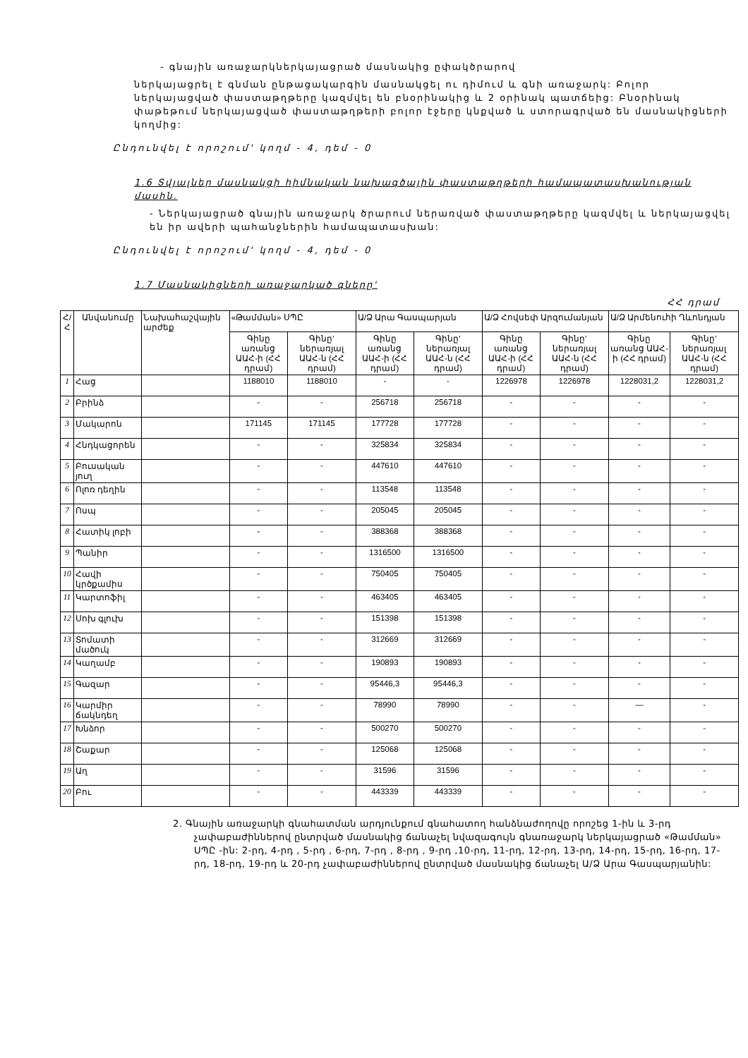- գնային առաջարկներկայացրած մասնակից ըփակծրարով
ներկայացրել է գնման ընթացակարգին մասնակցել ու դիմում և գնի առաջարկ: Բոլոր ներկայացված փաստաթղթերը կազմվել են բնօրինակից և 2 օրինակ պատճեից: Բնօրինակ փաթեթում ներկայացված փաստաթղթերի բոլոր էջերը կնքված և ստորագրված են մասնակիցների կողմից:
Ընդունվել է որոշում' կողմ - 4, դեմ - 0
1.6 Տվյալներ մասնակցի հիմնական նախագծային փաստաթղթերի համապատասխանության մասին.
- Ներկայացրած գնային առաջարկ ծրարում ներառված փաստաթղթերը կազմվել և ներկայացվել են իր ավերի պահանջներին համապատասխան:
Ընդունվել է որոշում' կողմ - 4, դեմ - 0
1.7 Մասնակիցների առաջարկած գները'
ՀՀ դրամ
| Հ/Հ | Անվանումը | Նախահաշվային արժեք | «Թամման» ՍՊԸ | | Ա/Ձ Արա Գասպարյան | | Ա/Ձ Հովսեփ Արզումանյան | | Ա/Ձ Արմենուհի Ղևոնդյան | |
| --- | --- | --- | --- | --- | --- | --- | --- | --- | --- | --- |
| | | | Գինը առանց ԱԱՀ-ի (ՀՀ դրամ) | Գինը' ներառյալ ԱԱՀ-ն (ՀՀ դրամ) | Գինը առանց ԱԱՀ-ի (ՀՀ դրամ) | Գինը' ներառյալ ԱԱՀ-ն (ՀՀ դրամ) | Գինը առանց ԱԱՀ-ի (ՀՀ դրամ) | Գինը' ներառյալ ԱԱՀ-ն (ՀՀ դրամ) | Գինը առանց ԱԱՀ-ի (ՀՀ դրամ) | Գինը' ներառյալ ԱԱՀ-ն (ՀՀ դրամ) |
| 1 | Հաց | | 1188010 | 1188010 | - | - | 1226978 | 1226978 | 1228031,2 | 1228031,2 |
| 2 | Բրինձ | | - | - | 256718 | 256718 | - | - | - | - |
| 3 | Մակարոն | | 171145 | 171145 | 177728 | 177728 | - | - | - | - |
| 4 | Հնդկացորեն | | - | - | 325834 | 325834 | - | - | - | - |
| 5 | Բուսական յուղ | | - | - | 447610 | 447610 | - | - | - | - |
| 6 | Ոլոռ դեղին | | - | - | 113548 | 113548 | - | - | - | - |
| 7 | Ոսպ | | - | - | 205045 | 205045 | - | - | - | - |
| 8 | Հատիկ լոբի | | - | - | 388368 | 388368 | - | - | - | - |
| 9 | Պանիր | | - | - | 1316500 | 1316500 | - | - | - | - |
| 10 | Հավի կրծքամիս | | - | - | 750405 | 750405 | - | - | - | - |
| 11 | Կարտոֆիլ | | - | - | 463405 | 463405 | - | - | - | - |
| 12 | Սոխ գլուխ | | - | - | 151398 | 151398 | - | - | - | - |
| 13 | Տոմատի մածուկ | | - | - | 312669 | 312669 | - | - | - | - |
| 14 | Կաղամբ | | - | - | 190893 | 190893 | - | - | - | - |
| 15 | Գազար | | - | - | 95446,3 | 95446,3 | - | - | - | - |
| 16 | Կարմիր ճակնդեղ | | - | - | 78990 | 78990 | - | - | — | - |
| 17 | Խնձոր | | - | - | 500270 | 500270 | - | - | - | - |
| 18 | Շաքար | | - | - | 125068 | 125068 | - | - | - | - |
| 19 | Աղ | | - | - | 31596 | 31596 | - | - | - | - |
| 20 | Բու | | - | - | 443339 | 443339 | - | - | - | - |
2. Գնային առաջարկի գնահատման արդյունքում գնահատող հանձնաժողովը որոշեց 1-ին և 3-րդ չափաբաժիններով ընտրված մասնակից ճանաչել նվազագույն գնառաջարկ ներկայացրած «Թամման» ՍՊԸ -ին: 2-րդ, 4-րդ , 5-րդ , 6-րդ, 7-րդ , 8-րդ , 9-րդ ,10-րդ, 11-րդ, 12-րդ, 13-րդ, 14-րդ, 15-րդ, 16-րդ, 17-րդ, 18-րդ, 19-րդ և 20-րդ չափաբաժիններով ընտրված մասնակից ճանաչել Ա/Ձ Արա Գասպարյանին: